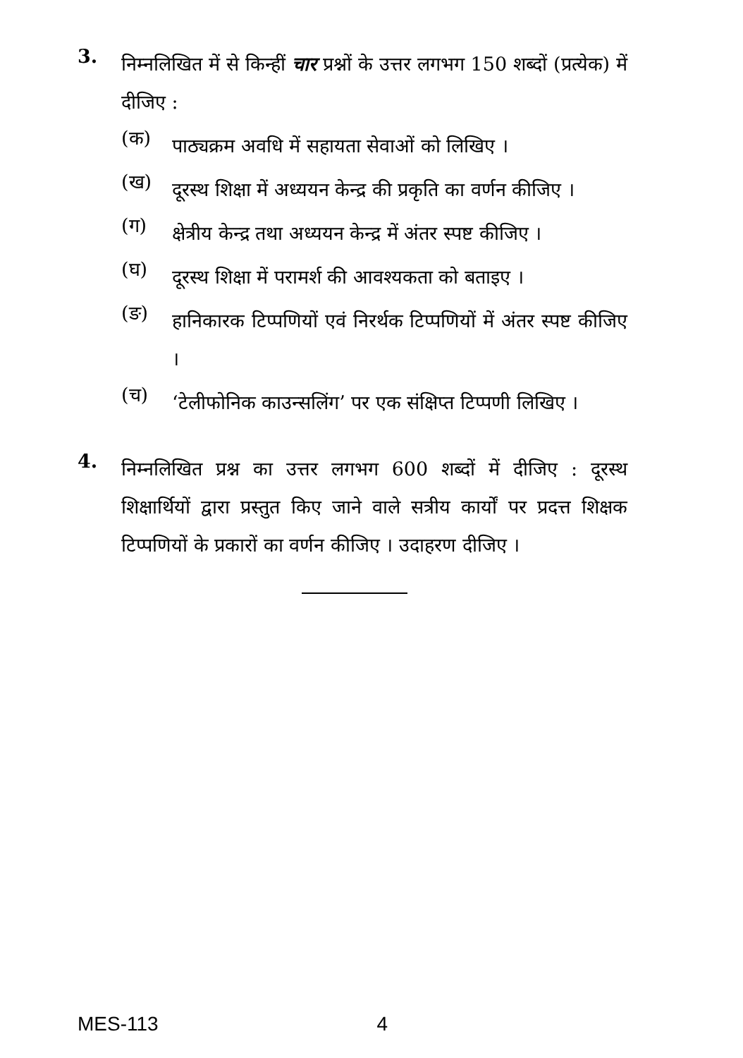3.
निम्नलिखित में से किन्हीं चार प्रश्नों के उत्तर लगभग 150 शब्दों (प्रत्येक) में दीजिए :
(क)
पाठ्यक्रम अवधि में सहायता सेवाओं को लिखिए ।
(ख)
दूरस्थ शिक्षा में अध्ययन केन्द्र की प्रकृति का वर्णन कीजिए ।
(ग)
क्षेत्रीय केन्द्र तथा अध्ययन केन्द्र में अंतर स्पष्ट कीजिए ।
(घ)
दूरस्थ शिक्षा में परामर्श की आवश्यकता को बताइए ।
(ङ)
हानिकारक टिप्पणियों एवं निरर्थक टिप्पणियों में अंतर स्पष्ट कीजिए ।
(च)
‘टेलीफोनिक काउन्सलिंग’ पर एक संक्षिप्त टिप्पणी लिखिए ।
4.
निम्नलिखित प्रश्न का उत्तर लगभग 600 शब्दों में दीजिए : दूरस्थ शिक्षार्थियों द्वारा प्रस्तुत किए जाने वाले सत्रीय कार्यों पर प्रदत्त शिक्षक टिप्पणियों के प्रकारों का वर्णन कीजिए । उदाहरण दीजिए ।
MES-113 4